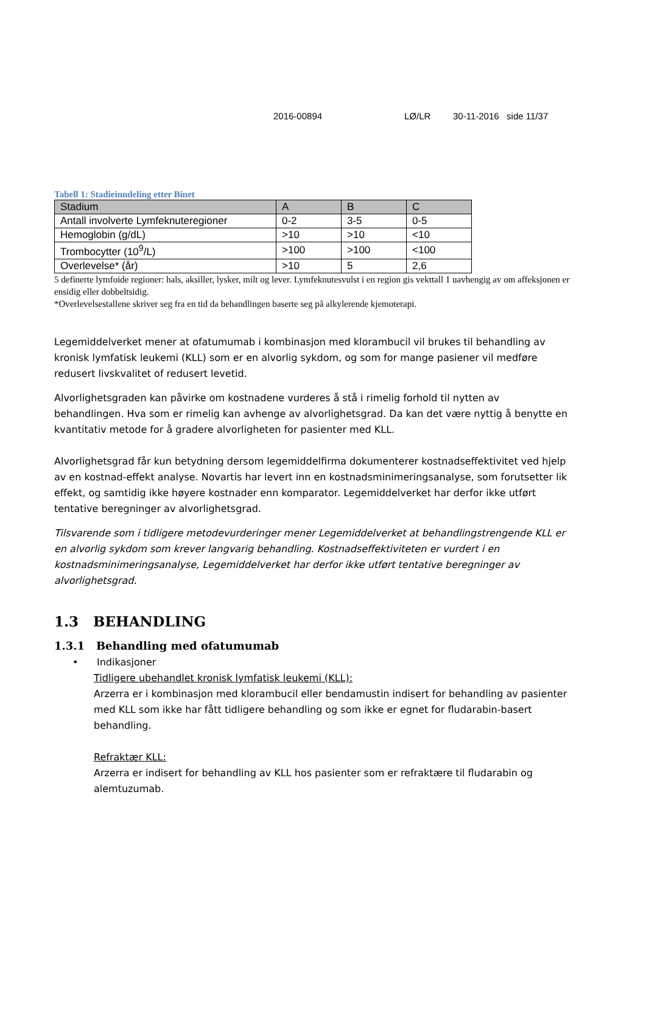2016-00894 LØ/LR 30-11-2016 side 11/37
Tabell 1: Stadieinndeling etter Binet
| Stadium | A | B | C |
| --- | --- | --- | --- |
| Antall involverte Lymfeknuteregioner | 0-2 | 3-5 | 0-5 |
| Hemoglobin (g/dL) | >10 | >10 | <10 |
| Trombocytter (10<sup>9</sup>/L) | >100 | >100 | <100 |
| Overlevelse* (år) | >10 | 5 | 2,6 |
5 definerte lymfoide regioner: hals, aksiller, lysker, milt og lever. Lymfeknutesvulst i en region gis vekttall 1 uavhengig av om affeksjonen er ensidig eller dobbeltsidig.
*Overlevelsestallene skriver seg fra en tid da behandlingen baserte seg på alkylerende kjemoterapi.
Legemiddelverket mener at ofatumumab i kombinasjon med klorambucil vil brukes til behandling av kronisk lymfatisk leukemi (KLL) som er en alvorlig sykdom, og som for mange pasiener vil medføre redusert livskvalitet of redusert levetid.
Alvorlighetsgraden kan påvirke om kostnadene vurderes å stå i rimelig forhold til nytten av behandlingen. Hva som er rimelig kan avhenge av alvorlighetsgrad. Da kan det være nyttig å benytte en kvantitativ metode for å gradere alvorligheten for pasienter med KLL.
Alvorlighetsgrad får kun betydning dersom legemiddelfirma dokumenterer kostnadseffektivitet ved hjelp av en kostnad-effekt analyse. Novartis har levert inn en kostnadsminimeringsanalyse, som forutsetter lik effekt, og samtidig ikke høyere kostnader enn komparator. Legemiddelverket har derfor ikke utført tentative beregninger av alvorlighetsgrad.
Tilsvarende som i tidligere metodevurderinger mener Legemiddelverket at behandlingstrengende KLL er en alvorlig sykdom som krever langvarig behandling. Kostnadseffektiviteten er vurdert i en kostnadsminimeringsanalyse, Legemiddelverket har derfor ikke utført tentative beregninger av alvorlighetsgrad.
1.3 BEHANDLING
1.3.1 Behandling med ofatumumab
• Indikasjoner
Tidligere ubehandlet kronisk lymfatisk leukemi (KLL):
Arzerra er i kombinasjon med klorambucil eller bendamustin indisert for behandling av pasienter med KLL som ikke har fått tidligere behandling og som ikke er egnet for fludarabin-basert behandling.
Refraktær KLL:
Arzerra er indisert for behandling av KLL hos pasienter som er refraktære til fludarabin og alemtuzumab.